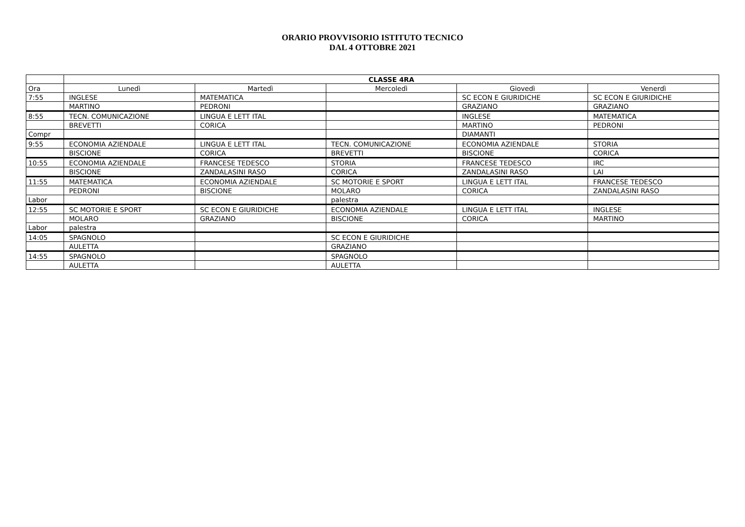ORARIO PROVVISORIO ISTITUTO TECNICO
DAL 4 OTTOBRE 2021
| | CLASSE 4RA | | | | |
| --- | --- | --- | --- | --- | --- |
| Ora | Lunedì | Martedì | Mercoledì | Giovedì | Venerdì |
| 7:55 | INGLESE | MATEMATICA | | SC ECON E GIURIDICHE | SC ECON E GIURIDICHE |
| | MARTINO | PEDRONI | | GRAZIANO | GRAZIANO |
| 8:55 | TECN. COMUNICAZIONE | LINGUA E LETT ITAL | | INGLESE | MATEMATICA |
| | BREVETTI | CORICA | | MARTINO | PEDRONI |
| Compr | | | | DIAMANTI | |
| 9:55 | ECONOMIA AZIENDALE | LINGUA E LETT ITAL | TECN. COMUNICAZIONE | ECONOMIA AZIENDALE | STORIA |
| | BISCIONE | CORICA | BREVETTI | BISCIONE | CORICA |
| 10:55 | ECONOMIA AZIENDALE | FRANCESE TEDESCO | STORIA | FRANCESE TEDESCO | IRC |
| | BISCIONE | ZANDALASINI RASO | CORICA | ZANDALASINI RASO | LAI |
| 11:55 | MATEMATICA | ECONOMIA AZIENDALE | SC MOTORIE E SPORT | LINGUA E LETT ITAL | FRANCESE TEDESCO |
| | PEDRONI | BISCIONE | MOLARO | CORICA | ZANDALASINI RASO |
| Labor | | | palestra | | |
| 12:55 | SC MOTORIE E SPORT | SC ECON E GIURIDICHE | ECONOMIA AZIENDALE | LINGUA E LETT ITAL | INGLESE |
| | MOLARO | GRAZIANO | BISCIONE | CORICA | MARTINO |
| Labor | palestra | | | | |
| 14:05 | SPAGNOLO | | SC ECON E GIURIDICHE | | |
| | AULETTA | | GRAZIANO | | |
| 14:55 | SPAGNOLO | | SPAGNOLO | | |
| | AULETTA | | AULETTA | | |